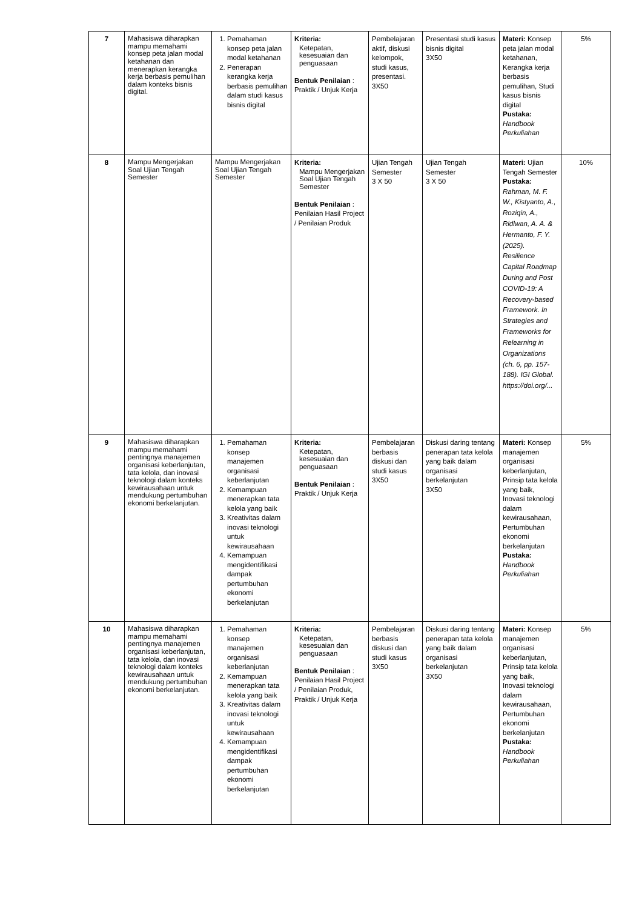| 7 | Mahasiswa diharapkan mampu memahami konsep peta jalan modal ketahanan dan menerapkan kerangka kerja berbasis pemulihan dalam konteks bisnis digital. | 1. Pemahaman konsep peta jalan modal ketahanan 2. Penerapan kerangka kerja berbasis pemulihan dalam studi kasus bisnis digital | Kriteria: Ketepatan, kesesuaian dan penguasaan Bentuk Penilaian : Praktik / Unjuk Kerja | Pembelajaran aktif, diskusi kelompok, studi kasus, presentasi. 3X50 | Presentasi studi kasus bisnis digital 3X50 | Materi: Konsep peta jalan modal ketahanan, Kerangka kerja berbasis pemulihan, Studi kasus bisnis digital Pustaka: Handbook Perkuliahan | 5% |
| 8 | Mampu Mengerjakan Soal Ujian Tengah Semester | Mampu Mengerjakan Soal Ujian Tengah Semester | Kriteria: Mampu Mengerjakan Soal Ujian Tengah Semester Bentuk Penilaian : Penilaian Hasil Project / Penilaian Produk | Ujian Tengah Semester 3 X 50 | Ujian Tengah Semester 3 X 50 | Materi: Ujian Tengah Semester Pustaka: Rahman, M. F. W., Kistyanto, A., Roziqin, A., Ridlwan, A. A. & Hermanto, F. Y. (2025). Resilience Capital Roadmap During and Post COVID-19: A Recovery-based Framework. In Strategies and Frameworks for Relearning in Organizations (ch. 6, pp. 157-188). IGI Global. https://doi.org/... | 10% |
| 9 | Mahasiswa diharapkan mampu memahami pentingnya manajemen organisasi keberlanjutan, tata kelola, dan inovasi teknologi dalam konteks kewirausahaan untuk mendukung pertumbuhan ekonomi berkelanjutan. | 1. Pemahaman konsep manajemen organisasi keberlanjutan 2. Kemampuan menerapkan tata kelola yang baik 3. Kreativitas dalam inovasi teknologi untuk kewirausahaan 4. Kemampuan mengidentifikasi dampak pertumbuhan ekonomi berkelanjutan | Kriteria: Ketepatan, kesesuaian dan penguasaan Bentuk Penilaian : Praktik / Unjuk Kerja | Pembelajaran berbasis diskusi dan studi kasus 3X50 | Diskusi daring tentang penerapan tata kelola yang baik dalam organisasi berkelanjutan 3X50 | Materi: Konsep manajemen organisasi keberlanjutan, Prinsip tata kelola yang baik, Inovasi teknologi dalam kewirausahaan, Pertumbuhan ekonomi berkelanjutan Pustaka: Handbook Perkuliahan | 5% |
| 10 | Mahasiswa diharapkan mampu memahami pentingnya manajemen organisasi keberlanjutan, tata kelola, dan inovasi teknologi dalam konteks kewirausahaan untuk mendukung pertumbuhan ekonomi berkelanjutan. | 1. Pemahaman konsep manajemen organisasi keberlanjutan 2. Kemampuan menerapkan tata kelola yang baik 3. Kreativitas dalam inovasi teknologi untuk kewirausahaan 4. Kemampuan mengidentifikasi dampak pertumbuhan ekonomi berkelanjutan | Kriteria: Ketepatan, kesesuaian dan penguasaan Bentuk Penilaian : Penilaian Hasil Project / Penilaian Produk, Praktik / Unjuk Kerja | Pembelajaran berbasis diskusi dan studi kasus 3X50 | Diskusi daring tentang penerapan tata kelola yang baik dalam organisasi berkelanjutan 3X50 | Materi: Konsep manajemen organisasi keberlanjutan, Prinsip tata kelola yang baik, Inovasi teknologi dalam kewirausahaan, Pertumbuhan ekonomi berkelanjutan Pustaka: Handbook Perkuliahan | 5% |